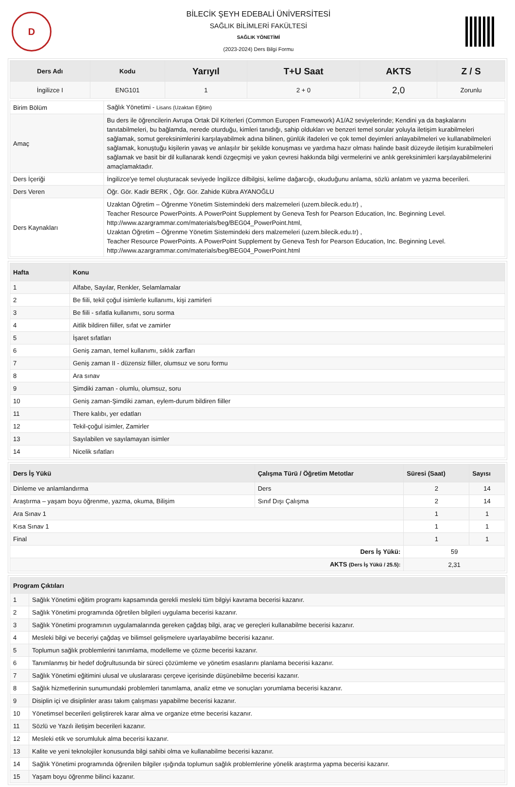D
BİLECİK ŞEYH EDEBALİ ÜNİVERSİTESİ
SAĞLIK BİLİMLERİ FAKÜLTESİ
SAĞLIK YÖNETİMİ
(2023-2024) Ders Bilgi Formu
| Ders Adı | Kodu | Yarıyıl | T+U Saat | AKTS | Z / S |
| --- | --- | --- | --- | --- | --- |
| İngilizce I | ENG101 | 1 | 2 + 0 | 2,0 | Zorunlu |
| Birim Bölüm | Sağlık Yönetimi - Lisans (Uzaktan Eğitim) |
| Amaç | Bu ders ile öğrencilerin Avrupa Ortak Dil Kriterleri (Common Europen Framework) A1/A2 seviyelerinde; Kendini ya da başkalarını tanıtabilmeleri, bu bağlamda, nerede oturduğu, kimleri tanıdığı, sahip oldukları ve benzeri temel sorular yoluyla iletişim kurabilmeleri sağlamak, somut gereksinimlerini karşılayabilmek adına bilinen, günlük ifadeleri ve çok temel deyimleri anlayabilmeleri ve kullanabilmeleri sağlamak, konuştuğu kişilerin yavaş ve anlaşılır bir şekilde konuşması ve yardıma hazır olması halinde basit düzeyde iletişim kurabilmeleri sağlamak ve basit bir dil kullanarak kendi özgeçmişi ve yakın çevresi hakkında bilgi vermelerini ve anlık gereksinimleri karşılayabilmelerini amaçlamaktadır. |
| Ders İçeriği | İngilizce'ye temel oluşturacak seviyede İngilizce dilbilgisi, kelime dağarcığı, okuduğunu anlama, sözlü anlatım ve yazma becerileri. |
| Ders Veren | Öğr. Gör. Kadir BERK , Öğr. Gör. Zahide Kübra AYANOĞLU |
| Ders Kaynakları | Uzaktan Öğretim – Öğrenme Yönetim Sistemindeki ders malzemeleri (uzem.bilecik.edu.tr) , Teacher Resource PowerPoints. A PowerPoint Supplement by Geneva Tesh for Pearson Education, Inc. Beginning Level. http://www.azargrammar.com/materials/beg/BEG04_PowerPoint.html, Uzaktan Öğretim – Öğrenme Yönetim Sistemindeki ders malzemeleri (uzem.bilecik.edu.tr) , Teacher Resource PowerPoints. A PowerPoint Supplement by Geneva Tesh for Pearson Education, Inc. Beginning Level. http://www.azargrammar.com/materials/beg/BEG04_PowerPoint.html |
| Hafta | Konu |
| --- | --- |
| 1 | Alfabe, Sayılar, Renkler, Selamlamalar |
| 2 | Be fiili, tekil çoğul isimlerle kullanımı, kişi zamirleri |
| 3 | Be fiili - sıfatla kullanımı, soru sorma |
| 4 | Aitlik bildiren fiiller, sıfat ve zamirler |
| 5 | İşaret sıfatları |
| 6 | Geniş zaman, temel kullanımı, sıklık zarfları |
| 7 | Geniş zaman II - düzensiz fiiller, olumsuz ve soru formu |
| 8 | Ara sınav |
| 9 | Şimdiki zaman - olumlu, olumsuz, soru |
| 10 | Geniş zaman-Şimdiki zaman, eylem-durum bildiren fiiller |
| 11 | There kalıbı, yer edatları |
| 12 | Tekil-çoğul isimler, Zamirler |
| 13 | Sayılabilen ve sayılamayan isimler |
| 14 | Nicelik sıfatları |
| Ders İş Yükü | Çalışma Türü / Öğretim Metotlar | Süresi (Saat) | Sayısı |
| --- | --- | --- | --- |
| Dinleme ve anlamlandırma | Ders | 2 | 14 |
| Araştırma – yaşam boyu öğrenme, yazma, okuma, Bilişim | Sınıf Dışı Çalışma | 2 | 14 |
| Ara Sınav 1 | | 1 | 1 |
| Kısa Sınav 1 | | 1 | 1 |
| Final | | 1 | 1 |
| Ders İş Yükü: | | 59 | |
| AKTS (Ders İş Yükü / 25.5): | | 2,31 | |
| Program Çıktıları | |
| --- | --- |
| 1 | Sağlık Yönetimi eğitim programı kapsamında gerekli mesleki tüm bilgiyi kavrama becerisi kazanır. |
| 2 | Sağlık Yönetimi programında öğretilen bilgileri uygulama becerisi kazanır. |
| 3 | Sağlık Yönetimi programının uygulamalarında gereken çağdaş bilgi, araç ve gereçleri kullanabilme becerisi kazanır. |
| 4 | Mesleki bilgi ve beceriyi çağdaş ve bilimsel gelişmelere uyarlayabilme becerisi kazanır. |
| 5 | Toplumun sağlık problemlerini tanımlama, modelleme ve çözme becerisi kazanır. |
| 6 | Tanımlanmış bir hedef doğrultusunda bir süreci çözümleme ve yönetim esaslarını planlama becerisi kazanır. |
| 7 | Sağlık Yönetimi eğitimini ulusal ve uluslararası çerçeve içerisinde düşünebilme becerisi kazanır. |
| 8 | Sağlık hizmetlerinin sunumundaki problemleri tanımlama, analiz etme ve sonuçları yorumlama becerisi kazanır. |
| 9 | Disiplin içi ve disiplinler arası takım çalışması yapabilme becerisi kazanır. |
| 10 | Yönetimsel becerileri geliştirerek karar alma ve organize etme becerisi kazanır. |
| 11 | Sözlü ve Yazılı iletişim becerileri kazanır. |
| 12 | Mesleki etik ve sorumluluk alma becerisi kazanır. |
| 13 | Kalite ve yeni teknolojiler konusunda bilgi sahibi olma ve kullanabilme becerisi kazanır. |
| 14 | Sağlık Yönetimi programında öğrenilen bilgiler ışığında toplumun sağlık problemlerine yönelik araştırma yapma becerisi kazanır. |
| 15 | Yaşam boyu öğrenme bilinci kazanır. |